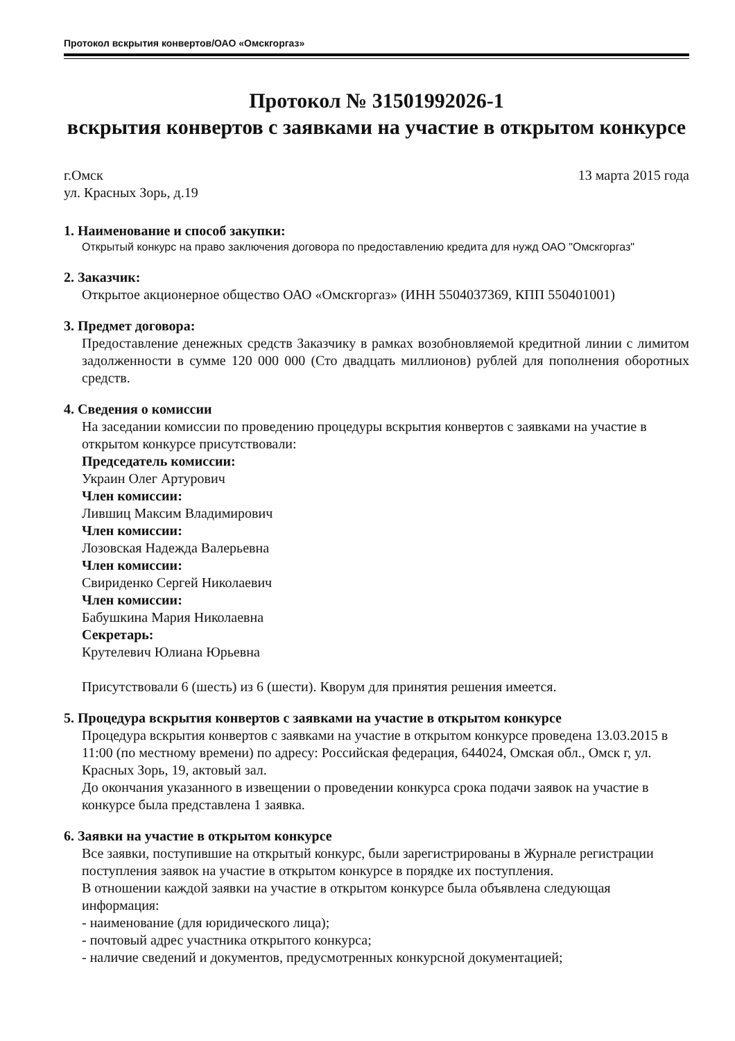Протокол вскрытия конвертов/ОАО «Омскгоргаз»
Протокол № 31501992026-1
вскрытия конвертов с заявками на участие в открытом конкурсе
г.Омск 13 марта 2015 года
ул. Красных Зорь, д.19
1. Наименование и способ закупки:
Открытый конкурс на право заключения договора по предоставлению кредита для нужд ОАО "Омскгоргаз"
2. Заказчик:
Открытое акционерное общество ОАО «Омскгоргаз» (ИНН 5504037369, КПП 550401001)
3. Предмет договора:
Предоставление денежных средств Заказчику в рамках возобновляемой кредитной линии с лимитом задолженности в сумме 120 000 000 (Сто двадцать миллионов) рублей для пополнения оборотных средств.
4. Сведения о комиссии
На заседании комиссии по проведению процедуры вскрытия конвертов с заявками на участие в открытом конкурсе присутствовали:
Председатель комиссии:
Украин Олег Артурович
Член комиссии:
Лившиц Максим Владимирович
Член комиссии:
Лозовская Надежда Валерьевна
Член комиссии:
Свириденко Сергей Николаевич
Член комиссии:
Бабушкина Мария Николаевна
Секретарь:
Крутелевич Юлиана Юрьевна
Присутствовали 6 (шесть) из 6 (шести). Кворум для принятия решения имеется.
5. Процедура вскрытия конвертов с заявками на участие в открытом конкурсе
Процедура вскрытия конвертов с заявками на участие в открытом конкурсе проведена 13.03.2015 в 11:00 (по местному времени) по адресу: Российская федерация, 644024, Омская обл., Омск г, ул. Красных Зорь, 19, актовый зал.
До окончания указанного в извещении о проведении конкурса срока подачи заявок на участие в конкурсе была представлена 1 заявка.
6. Заявки на участие в открытом конкурсе
Все заявки, поступившие на открытый конкурс, были зарегистрированы в Журнале регистрации поступления заявок на участие в открытом конкурсе в порядке их поступления.
В отношении каждой заявки на участие в открытом конкурсе была объявлена следующая информация:
- наименование (для юридического лица);
- почтовый адрес участника открытого конкурса;
- наличие сведений и документов, предусмотренных конкурсной документацией;